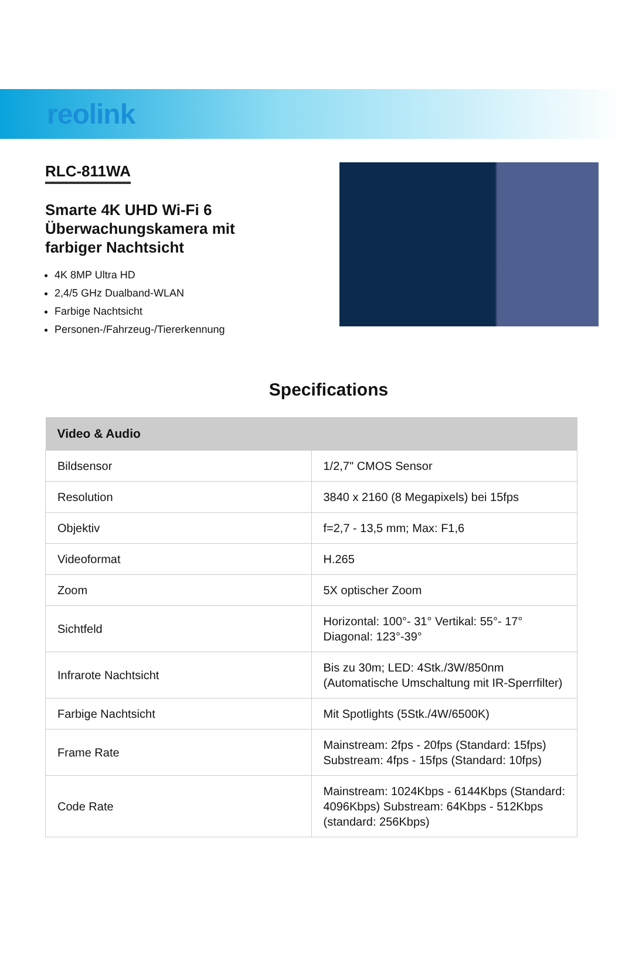reolink
RLC-811WA
Smarte 4K UHD Wi-Fi 6 Überwachungskamera mit farbiger Nachtsicht
4K 8MP Ultra HD
2,4/5 GHz Dualband-WLAN
Farbige Nachtsicht
Personen-/Fahrzeug-/Tiererkennung
Specifications
| Video & Audio | |
| --- | --- |
| Bildsensor | 1/2,7" CMOS Sensor |
| Resolution | 3840 x 2160 (8 Megapixels) bei 15fps |
| Objektiv | f=2,7 - 13,5 mm; Max: F1,6 |
| Videoformat | H.265 |
| Zoom | 5X optischer Zoom |
| Sichtfeld | Horizontal: 100°- 31° Vertikal: 55°- 17° Diagonal: 123°-39° |
| Infrarote Nachtsicht | Bis zu 30m; LED: 4Stk./3W/850nm (Automatische Umschaltung mit IR-Sperrfilter) |
| Farbige Nachtsicht | Mit Spotlights (5Stk./4W/6500K) |
| Frame Rate | Mainstream: 2fps - 20fps (Standard: 15fps) Substream: 4fps - 15fps (Standard: 10fps) |
| Code Rate | Mainstream: 1024Kbps - 6144Kbps (Standard: 4096Kbps) Substream: 64Kbps - 512Kbps (standard: 256Kbps) |